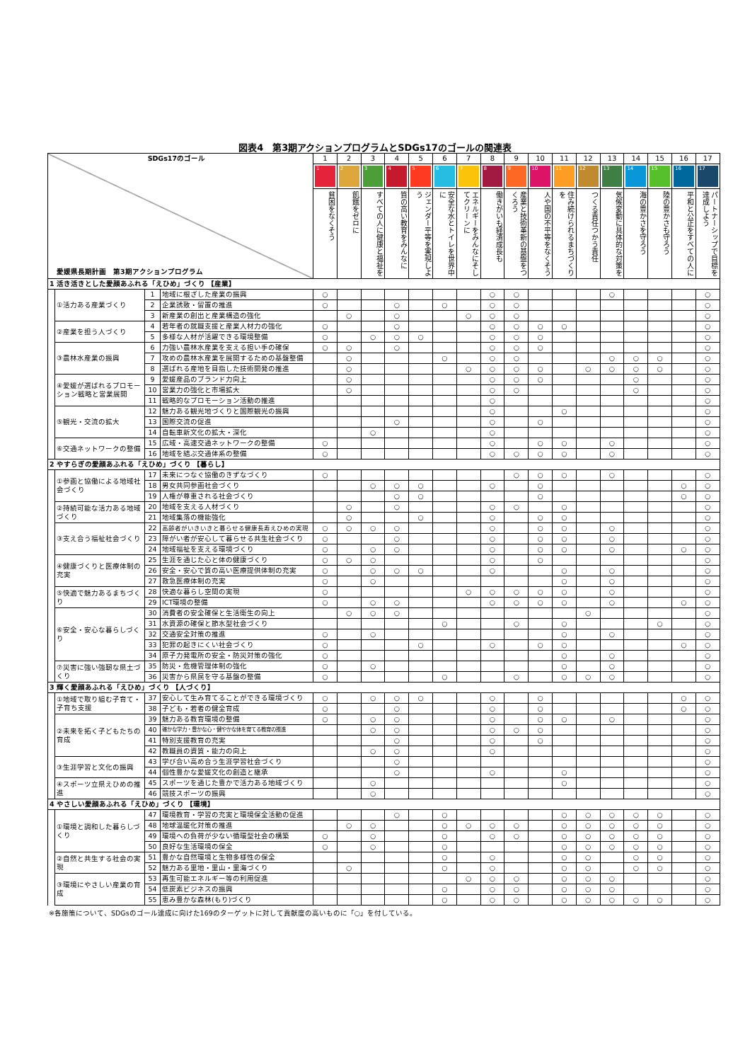図表4　第3期アクションプログラムとSDGs17のゴールの関連表
| SDGs17のゴール 愛媛県長期計画 第3期アクションプログラム | | | | 1 | 2 | 3 | 4 | 5 | 6 | 7 | 8 | 9 | 10 | 11 | 12 | 13 | 14 | 15 | 16 | 17 |
| | | | | 1 | 2 | 3 | 4 | 5 | 6 | 7 | 8 | 9 | 10 | 11 | 12 | 13 | 14 | 15 | 16 | 17 |
| | | | | 貧困をなくそう | 飢餓をゼロに | すべての人に健康と福祉を | 質の高い教育をみんなに | ジェンダー平等を実現しよう | 安全な水とトイレを世界中に | エネルギーをみんなにそしてクリーンに | 働きがいも経済成長も | 産業と技術革新の基盤をつくろう | 人や国の不平等をなくそう | 住み続けられるまちづくりを | つくる責任つかう責任 | 気候変動に具体的な対策を | 海の豊かさを守ろう | 陸の豊かさも守ろう | 平和と公正をすべての人に | パートナーシップで目標を達成しよう |
| 1 活き活きとした愛顔あふれる「えひめ」づくり 【産業】 | | | | | | | | | | | | | | | | | | | | |
| | ①活力ある産業づくり | 1 | 地域に根ざした産業の振興 | ○ | | | | | | | ○ | ○ | | | | ○ | | | | ○ |
| | | 2 | 企業誘致・留置の推進 | ○ | | | ○ | | ○ | | ○ | ○ | | | | | | | | ○ |
| | | 3 | 新産業の創出と産業構造の強化 | | ○ | | ○ | | | ○ | ○ | ○ | | | | | | | | ○ |
| | ②産業を担う人づくり | 4 | 若年者の就職支援と産業人材力の強化 | ○ | | | ○ | | | | ○ | ○ | ○ | ○ | | | | | | ○ |
| | | 5 | 多様な人材が活躍できる環境整備 | ○ | | ○ | ○ | ○ | | | ○ | ○ | ○ | | | | | | | ○ |
| | ③農林水産業の振興 | 6 | 力強い農林水産業を支える担い手の確保 | ○ | ○ | | ○ | | | | ○ | ○ | ○ | | | | | | | ○ |
| | | 7 | 攻めの農林水産業を展開するための基盤整備 | | ○ | | | | ○ | | ○ | ○ | | | | ○ | ○ | ○ | | ○ |
| | | 8 | 選ばれる産地を目指した技術開発の推進 | | ○ | | | | | ○ | ○ | ○ | ○ | | ○ | ○ | ○ | ○ | | ○ |
| | ④愛媛が選ばれるプロモーション戦略と営業展開 | 9 | 愛媛産品のブランド力向上 | | ○ | | | | | | ○ | ○ | ○ | | | | ○ | | | ○ |
| | | 10 | 営業力の強化と市場拡大 | | ○ | | | | | | ○ | ○ | | | | | ○ | | | ○ |
| | | 11 | 戦略的なプロモーション活動の推進 | | | | | | | | ○ | | | | | | | | | ○ |
| | ⑤観光・交流の拡大 | 12 | 魅力ある観光地づくりと国際観光の振興 | | | | | | | | ○ | | | ○ | | | | | | ○ |
| | | 13 | 国際交流の促進 | | | | ○ | | | | ○ | | ○ | | | | | | | ○ |
| | | 14 | 自転車新文化の拡大・深化 | | | ○ | | | | | ○ | | | | | | | | | ○ |
| | ⑥交通ネットワークの整備 | 15 | 広域・高速交通ネットワークの整備 | ○ | | | | | | | ○ | | ○ | ○ | | ○ | | | | ○ |
| | | 16 | 地域を結ぶ交通体系の整備 | ○ | | | | | | | ○ | ○ | ○ | ○ | | ○ | | | | ○ |
| 2 やすらぎの愛顔あふれる「えひめ」づくり 【暮らし】 | | | | | | | | | | | | | | | | | | | | |
| | ①参画と協働による地域社会づくり | 17 | 未来につなぐ協働のきずなづくり | ○ | | | | | | | | ○ | ○ | ○ | | ○ | | | | ○ |
| | | 18 | 男女共同参画社会づくり | | | ○ | ○ | ○ | | | ○ | | ○ | | | | | | ○ | ○ |
| | | 19 | 人権が尊重される社会づくり | | | | ○ | ○ | | | | | ○ | | | | | | ○ | ○ |
| | ②持続可能な活力ある地域づくり | 20 | 地域を支える人材づくり | | ○ | | ○ | | | | ○ | ○ | | ○ | | | | | | ○ |
| | | 21 | 地域集落の機能強化 | | ○ | | | ○ | | | ○ | | ○ | ○ | | | | | | ○ |
| | ③支え合う福祉社会づくり | 22 | 高齢者がいきいきと暮らせる健康長寿えひめの実現 | ○ | ○ | ○ | ○ | | | | ○ | | ○ | ○ | | ○ | | | | ○ |
| | | 23 | 障がい者が安心して暮らせる共生社会づくり | ○ | | | ○ | | | | ○ | | ○ | ○ | | ○ | | | | ○ |
| | | 24 | 地域福祉を支える環境づくり | ○ | | ○ | ○ | | | | ○ | | ○ | ○ | | ○ | | | ○ | ○ |
| | ④健康づくりと医療体制の充実 | 25 | 生涯を通じた心と体の健康づくり | ○ | ○ | ○ | | | | | ○ | | ○ | | | | | | | ○ |
| | | 26 | 安全・安心で質の高い医療提供体制の充実 | ○ | | ○ | ○ | ○ | | | ○ | | | ○ | | ○ | | | | ○ |
| | | 27 | 救急医療体制の充実 | ○ | | ○ | | | | | | | | ○ | | ○ | | | | ○ |
| | ⑤快適で魅力あるまちづくり | 28 | 快適な暮らし空間の実現 | ○ | | | | | | ○ | ○ | ○ | ○ | ○ | | ○ | | | | ○ |
| | | 29 | ICT環境の整備 | ○ | | ○ | ○ | | | | ○ | ○ | ○ | ○ | | ○ | | | ○ | ○ |
| | ⑥安全・安心な暮らしづくり | 30 | 消費者の安全確保と生活衛生の向上 | | ○ | ○ | ○ | | | | | | | | ○ | | | | | ○ |
| | | 31 | 水資源の確保と節水型社会づくり | | | | | | ○ | | | ○ | | ○ | | | | ○ | | ○ |
| | | 32 | 交通安全対策の推進 | ○ | | ○ | | | | | | | | ○ | | ○ | | | | ○ |
| | | 33 | 犯罪の起きにくい社会づくり | ○ | | | | ○ | | | ○ | | ○ | ○ | | | | | ○ | ○ |
| | | 34 | 原子力発電所の安全・防災対策の強化 | ○ | | | | | | | | | | ○ | | ○ | | | | ○ |
| | ⑦災害に強い強靭な県土づくり | 35 | 防災・危機管理体制の強化 | ○ | | ○ | | | | | | | | ○ | | ○ | | | | ○ |
| | | 36 | 災害から県民を守る基盤の整備 | ○ | | | | | ○ | | | ○ | | ○ | ○ | ○ | | | | ○ |
| 3 輝く愛顔あふれる「えひめ」づくり 【人づくり】 | | | | | | | | | | | | | | | | | | | | |
| | ①地域で取り組む子育て・子育ち支援 | 37 | 安心して生み育てることができる環境づくり | ○ | | ○ | ○ | ○ | | | ○ | | ○ | | | | | | ○ | ○ |
| | | 38 | 子ども・若者の健全育成 | ○ | | | ○ | | | | ○ | | ○ | | | | | | ○ | ○ |
| | ②未来を拓く子どもたちの育成 | 39 | 魅力ある教育環境の整備 | ○ | | ○ | ○ | | | | ○ | | ○ | ○ | | ○ | | | | ○ |
| | | 40 | 確かな学力・豊かな心・健やかな体を育てる教育の推進 | | | ○ | ○ | | | | ○ | ○ | ○ | | | | | | | ○ |
| | | 41 | 特別支援教育の充実 | | | | ○ | | | | ○ | | ○ | | | | | | | ○ |
| | | 42 | 教職員の資質・能力の向上 | | | ○ | ○ | | | | ○ | | | | | | | | | ○ |
| | ③生涯学習と文化の振興 | 43 | 学び合い高め合う生涯学習社会づくり | | | | ○ | | | | | | | | | | | | | ○ |
| | | 44 | 個性豊かな愛媛文化の創造と継承 | | | | ○ | | | | ○ | | | ○ | | | | | | ○ |
| | ④スポーツ立県えひめの推進 | 45 | スポーツを通じた豊かで活力ある地域づくり | | | ○ | | | | | | | | ○ | | | | | | ○ |
| | | 46 | 競技スポーツの振興 | | | ○ | | | | | | | | | | | | | | ○ |
| 4 やさしい愛顔あふれる「えひめ」づくり 【環境】 | | | | | | | | | | | | | | | | | | | | |
| | ①環境と調和した暮らしづくり | 47 | 環境教育・学習の充実と環境保全活動の促進 | | | | ○ | | ○ | | | | | ○ | ○ | ○ | ○ | ○ | | ○ |
| | | 48 | 地球温暖化対策の推進 | | ○ | ○ | | | ○ | ○ | ○ | ○ | | ○ | ○ | ○ | ○ | ○ | | ○ |
| | | 49 | 環境への負荷が少ない循環型社会の構築 | ○ | | ○ | | | ○ | | ○ | ○ | | ○ | ○ | ○ | ○ | ○ | | ○ |
| | | 50 | 良好な生活環境の保全 | ○ | | ○ | | | ○ | | | | | ○ | ○ | ○ | ○ | ○ | | ○ |
| | ②自然と共生する社会の実現 | 51 | 豊かな自然環境と生物多様性の保全 | | | | | | ○ | | ○ | | | ○ | ○ | | ○ | ○ | | ○ |
| | | 52 | 魅力ある里地・里山・里海づくり | | ○ | | | | ○ | | ○ | | | ○ | ○ | | ○ | ○ | | ○ |
| | ③環境にやさしい産業の育成 | 53 | 再生可能エネルギー等の利用促進 | | | | | | | ○ | ○ | ○ | | ○ | ○ | ○ | | | | ○ |
| | | 54 | 低炭素ビジネスの振興 | | | | | | ○ | | ○ | ○ | | ○ | ○ | ○ | | | | ○ |
| | | 55 | 恵み豊かな森林(もり)づくり | | | | | | ○ | | ○ | ○ | | ○ | ○ | ○ | ○ | ○ | | ○ |
※各施策について、SDGsのゴール達成に向けた169のターゲットに対して貢献度の高いものに「○」を付している。